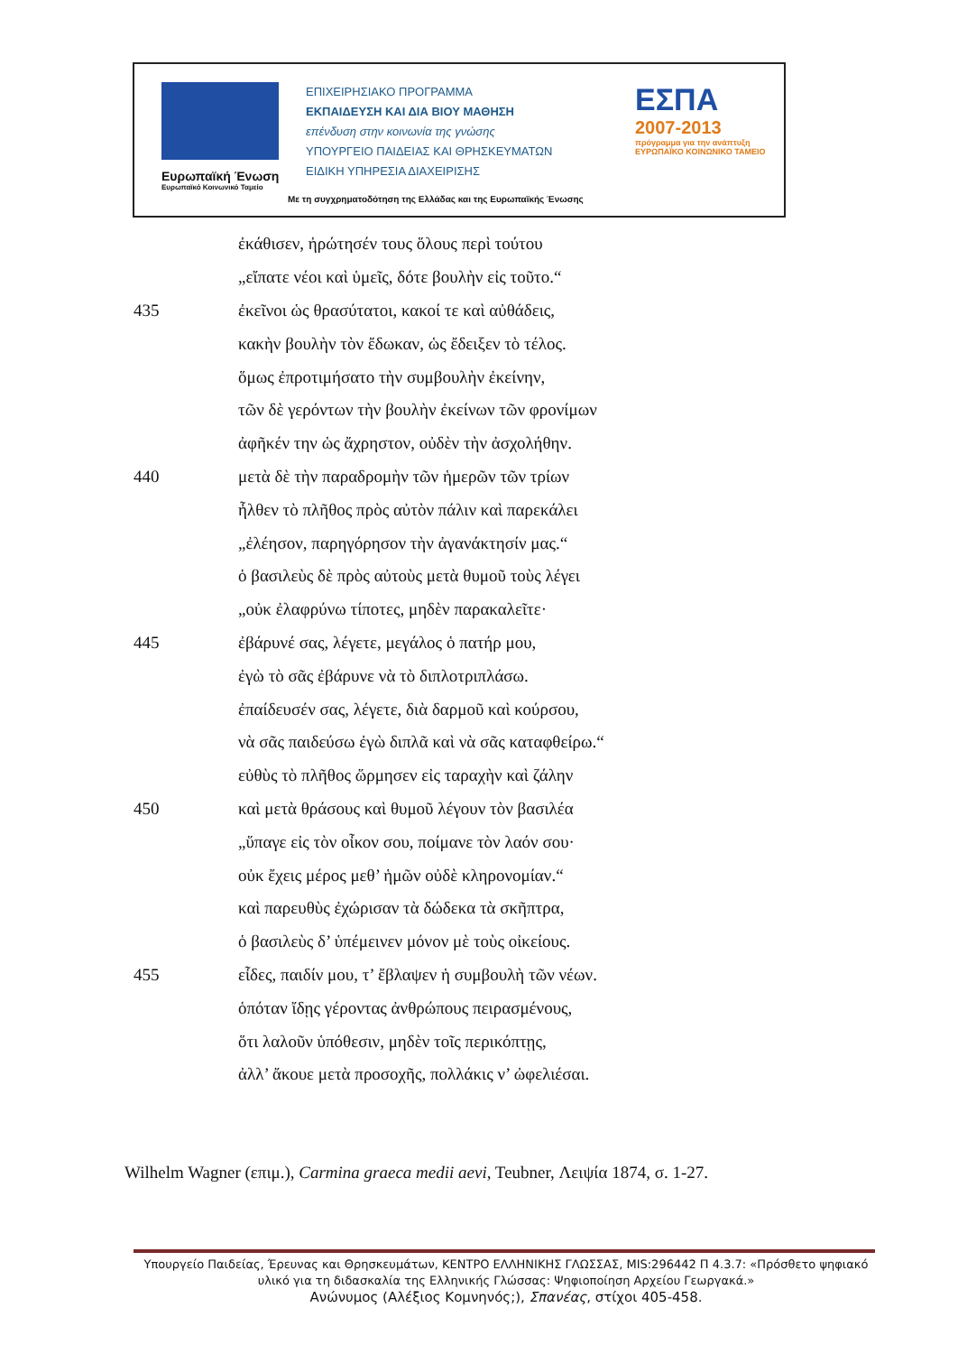Ευρωπαϊκή Ένωση
Ευρωπαϊκό Κοινωνικό Ταμείο
ΕΠΙΧΕΙΡΗΣΙΑΚΟ ΠΡΟΓΡΑΜΜΑ
ΕΚΠΑΙΔΕΥΣΗ ΚΑΙ ΔΙΑ ΒΙΟΥ ΜΑΘΗΣΗ
επένδυση στην κοινωνία της γνώσης
ΥΠΟΥΡΓΕΙΟ ΠΑΙΔΕΙΑΣ ΚΑΙ ΘΡΗΣΚΕΥΜΑΤΩΝ
ΕΙΔΙΚΗ ΥΠΗΡΕΣΙΑ ΔΙΑΧΕΙΡΙΣΗΣ
ΕΣΠΑ
2007-2013
πρόγραμμα για την ανάπτυξη
ΕΥΡΩΠΑΪΚΟ ΚΟΙΝΩΝΙΚΟ ΤΑΜΕΙΟ
Με τη συγχρηματοδότηση της Ελλάδας και της Ευρωπαϊκής Ένωσης
ἐκάθισεν, ἠρώτησέν τους ὅλους περὶ τούτου
„εἴπατε νέοι καὶ ὑμεῖς, δότε βουλὴν εἰς τοῦτο.“
435 ἐκεῖνοι ὡς θρασύτατοι, κακοί τε καὶ αὐθάδεις,
κακὴν βουλὴν τὸν ἔδωκαν, ὡς ἔδειξεν τὸ τέλος.
ὅμως ἐπροτιμήσατο τὴν συμβουλὴν ἐκείνην,
τῶν δὲ γερόντων τὴν βουλὴν ἐκείνων τῶν φρονίμων
ἀφῆκέν την ὡς ἄχρηστον, οὐδὲν τὴν ἀσχολήθην.
440 μετὰ δὲ τὴν παραδρομὴν τῶν ἡμερῶν τῶν τρίων
ἦλθεν τὸ πλῆθος πρὸς αὐτὸν πάλιν καὶ παρεκάλει
„ἐλέησον, παρηγόρησον τὴν ἀγανάκτησίν μας.“
ὁ βασιλεὺς δὲ πρὸς αὐτοὺς μετὰ θυμοῦ τοὺς λέγει
„οὐκ ἐλαφρύνω τίποτες, μηδὲν παρακαλεῖτε·
445 ἐβάρυνέ σας, λέγετε, μεγάλος ὁ πατήρ μου,
ἐγὼ τὸ σᾶς ἐβάρυνε νὰ τὸ διπλοτριπλάσω.
ἐπαίδευσέν σας, λέγετε, διὰ δαρμοῦ καὶ κούρσου,
νὰ σᾶς παιδεύσω ἐγὼ διπλᾶ καὶ νὰ σᾶς καταφθείρω.“
εὐθὺς τὸ πλῆθος ὥρμησεν εἰς ταραχὴν καὶ ζάλην
450 καὶ μετὰ θράσους καὶ θυμοῦ λέγουν τὸν βασιλέα
„ὕπαγε εἰς τὸν οἶκον σου, ποίμανε τὸν λαόν σου·
οὐκ ἔχεις μέρος μεθ’ ἡμῶν οὐδὲ κληρονομίαν.“
καὶ παρευθὺς ἐχώρισαν τὰ δώδεκα τὰ σκῆπτρα,
ὁ βασιλεὺς δ’ ὑπέμεινεν μόνον μὲ τοὺς οἰκείους.
455 εἶδες, παιδίν μου, τ’ ἔβλαψεν ἡ συμβουλὴ τῶν νέων.
ὁπόταν ἴδῃς γέροντας ἀνθρώπους πειρασμένους,
ὅτι λαλοῦν ὑπόθεσιν, μηδὲν τοῖς περικόπτῃς,
ἀλλ’ ἄκουε μετὰ προσοχῆς, πολλάκις ν’ ὠφελιέσαι.
Wilhelm Wagner (επιμ.), Carmina graeca medii aevi, Teubner, Λειψία 1874, σ. 1-27.
Υπουργείο Παιδείας, Έρευνας και Θρησκευμάτων, ΚΕΝΤΡΟ ΕΛΛΗΝΙΚΗΣ ΓΛΩΣΣΑΣ, MIS:296442 Π 4.3.7: «Πρόσθετο ψηφιακό υλικό για τη διδασκαλία της Ελληνικής Γλώσσας: Ψηφιοποίηση Αρχείου Γεωργακά.»
Ανώνυμος (Αλέξιος Κομνηνός;), Σπανέας, στίχοι 405-458.